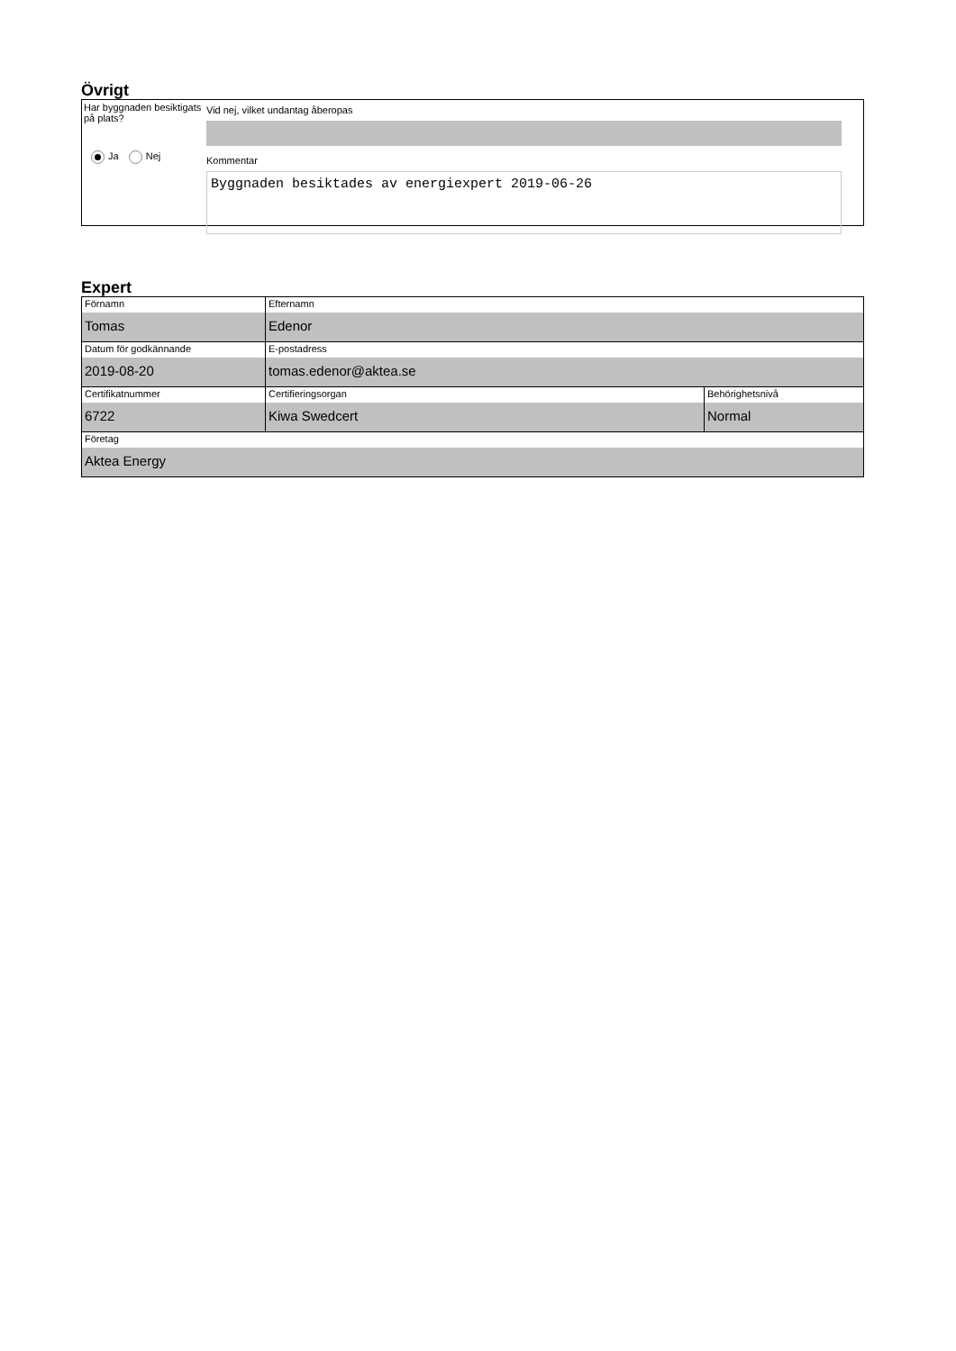Övrigt
Har byggnaden besiktigats på plats?
Ja Nej
Vid nej, vilket undantag åberopas
Kommentar
Byggnaden besiktades av energiexpert 2019-06-26
Expert
| Förnamn Tomas | Efternamn Edenor | |
| Datum för godkännande 2019-08-20 | E-postadress tomas.edenor@aktea.se | |
| Certifikatnummer 6722 | Certifieringsorgan Kiwa Swedcert | Behörighetsnivå Normal |
| Företag Aktea Energy | | |